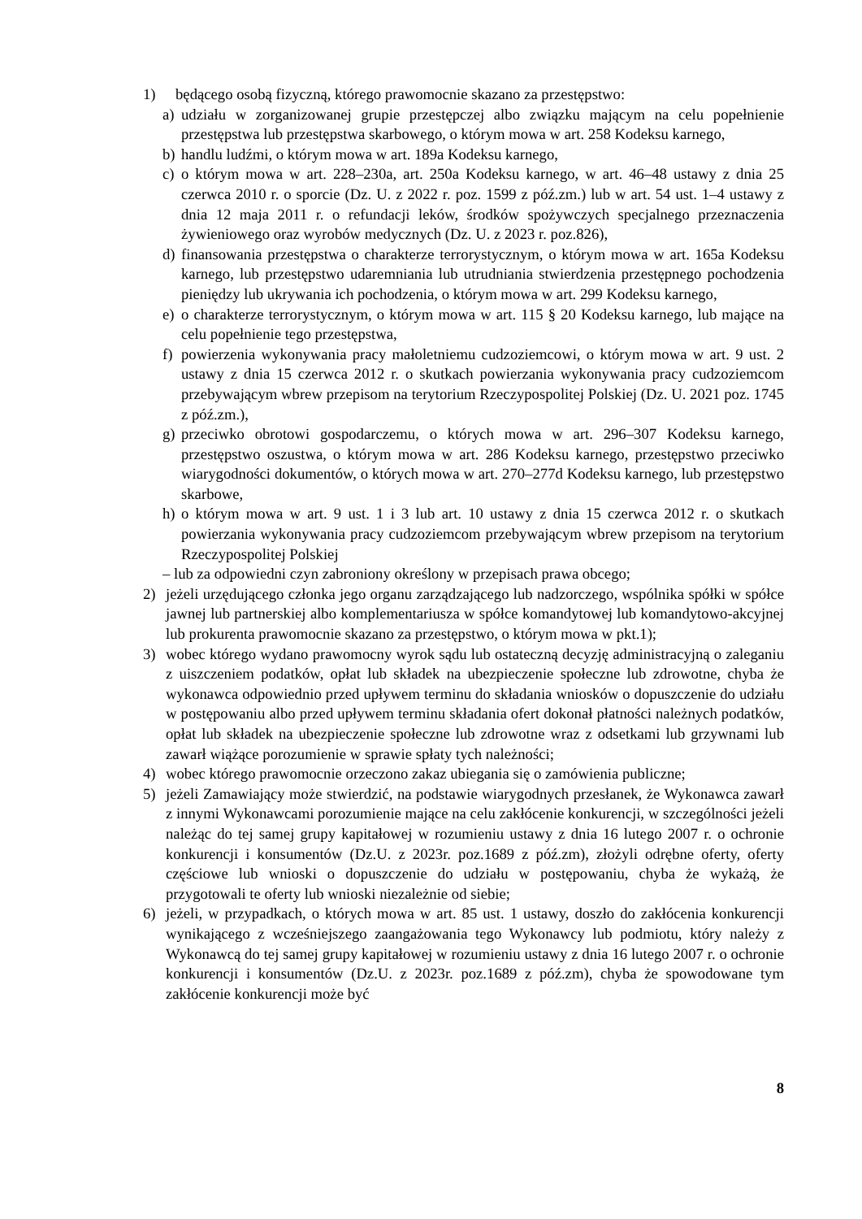1) będącego osobą fizyczną, którego prawomocnie skazano za przestępstwo:
a) udziału w zorganizowanej grupie przestępczej albo związku mającym na celu popełnienie przestępstwa lub przestępstwa skarbowego, o którym mowa w art. 258 Kodeksu karnego,
b) handlu ludźmi, o którym mowa w art. 189a Kodeksu karnego,
c) o którym mowa w art. 228–230a, art. 250a Kodeksu karnego, w art. 46–48 ustawy z dnia 25 czerwca 2010 r. o sporcie (Dz. U. z 2022 r. poz. 1599 z póź.zm.) lub w art. 54 ust. 1–4 ustawy z dnia 12 maja 2011 r. o refundacji leków, środków spożywczych specjalnego przeznaczenia żywieniowego oraz wyrobów medycznych (Dz. U. z 2023 r. poz.826),
d) finansowania przestępstwa o charakterze terrorystycznym, o którym mowa w art. 165a Kodeksu karnego, lub przestępstwo udaremniania lub utrudniania stwierdzenia przestępnego pochodzenia pieniędzy lub ukrywania ich pochodzenia, o którym mowa w art. 299 Kodeksu karnego,
e) o charakterze terrorystycznym, o którym mowa w art. 115 § 20 Kodeksu karnego, lub mające na celu popełnienie tego przestępstwa,
f) powierzenia wykonywania pracy małoletniemu cudzoziemcowi, o którym mowa w art. 9 ust. 2 ustawy z dnia 15 czerwca 2012 r. o skutkach powierzania wykonywania pracy cudzoziemcom przebywającym wbrew przepisom na terytorium Rzeczypospolitej Polskiej (Dz. U. 2021 poz. 1745 z póź.zm.),
g) przeciwko obrotowi gospodarczemu, o których mowa w art. 296–307 Kodeksu karnego, przestępstwo oszustwa, o którym mowa w art. 286 Kodeksu karnego, przestępstwo przeciwko wiarygodności dokumentów, o których mowa w art. 270–277d Kodeksu karnego, lub przestępstwo skarbowe,
h) o którym mowa w art. 9 ust. 1 i 3 lub art. 10 ustawy z dnia 15 czerwca 2012 r. o skutkach powierzania wykonywania pracy cudzoziemcom przebywającym wbrew przepisom na terytorium Rzeczypospolitej Polskiej
– lub za odpowiedni czyn zabroniony określony w przepisach prawa obcego;
2) jeżeli urzędującego członka jego organu zarządzającego lub nadzorczego, wspólnika spółki w spółce jawnej lub partnerskiej albo komplementariusza w spółce komandytowej lub komandytowo-akcyjnej lub prokurenta prawomocnie skazano za przestępstwo, o którym mowa w pkt.1);
3) wobec którego wydano prawomocny wyrok sądu lub ostateczną decyzję administracyjną o zaleganiu z uiszczeniem podatków, opłat lub składek na ubezpieczenie społeczne lub zdrowotne, chyba że wykonawca odpowiednio przed upływem terminu do składania wniosków o dopuszczenie do udziału w postępowaniu albo przed upływem terminu składania ofert dokonał płatności należnych podatków, opłat lub składek na ubezpieczenie społeczne lub zdrowotne wraz z odsetkami lub grzywnami lub zawarł wiążące porozumienie w sprawie spłaty tych należności;
4) wobec którego prawomocnie orzeczono zakaz ubiegania się o zamówienia publiczne;
5) jeżeli Zamawiający może stwierdzić, na podstawie wiarygodnych przesłanek, że Wykonawca zawarł z innymi Wykonawcami porozumienie mające na celu zakłócenie konkurencji, w szczególności jeżeli należąc do tej samej grupy kapitałowej w rozumieniu ustawy z dnia 16 lutego 2007 r. o ochronie konkurencji i konsumentów (Dz.U. z 2023r. poz.1689 z póź.zm), złożyli odrębne oferty, oferty częściowe lub wnioski o dopuszczenie do udziału w postępowaniu, chyba że wykażą, że przygotowali te oferty lub wnioski niezależnie od siebie;
6) jeżeli, w przypadkach, o których mowa w art. 85 ust. 1 ustawy, doszło do zakłócenia konkurencji wynikającego z wcześniejszego zaangażowania tego Wykonawcy lub podmiotu, który należy z Wykonawcą do tej samej grupy kapitałowej w rozumieniu ustawy z dnia 16 lutego 2007 r. o ochronie konkurencji i konsumentów (Dz.U. z 2023r. poz.1689 z póź.zm), chyba że spowodowane tym zakłócenie konkurencji może być
8